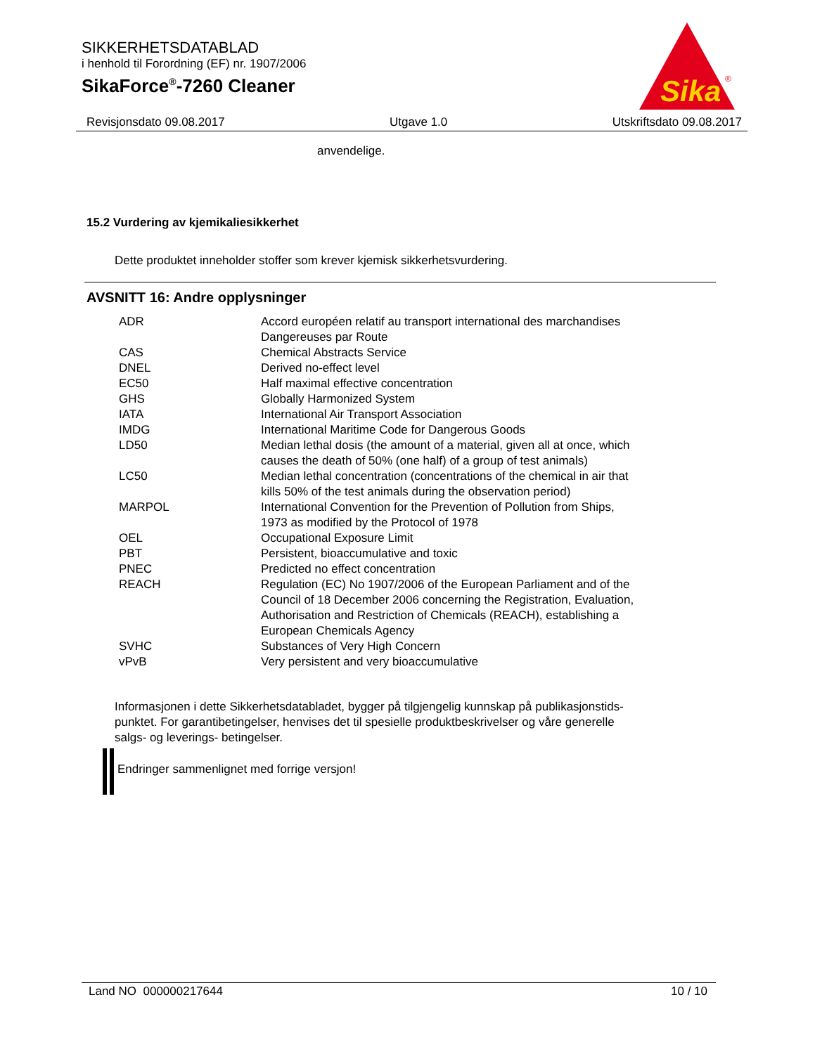SIKKERHETSDATABLAD
i henhold til Forordning (EF) nr. 1907/2006
SikaForce<sup>®</sup>-7260 Cleaner
Sika
®
Revisjonsdato 09.08.2017 Utgave 1.0 Utskriftsdato 09.08.2017
anvendelige.
15.2 Vurdering av kjemikaliesikkerhet
Dette produktet inneholder stoffer som krever kjemisk sikkerhetsvurdering.
AVSNITT 16: Andre opplysninger
| ADR | Accord européen relatif au transport international des marchandises Dangereuses par Route |
| CAS | Chemical Abstracts Service |
| DNEL | Derived no-effect level |
| EC50 | Half maximal effective concentration |
| GHS | Globally Harmonized System |
| IATA | International Air Transport Association |
| IMDG | International Maritime Code for Dangerous Goods |
| LD50 | Median lethal dosis (the amount of a material, given all at once, which causes the death of 50% (one half) of a group of test animals) |
| LC50 | Median lethal concentration (concentrations of the chemical in air that kills 50% of the test animals during the observation period) |
| MARPOL | International Convention for the Prevention of Pollution from Ships, 1973 as modified by the Protocol of 1978 |
| OEL | Occupational Exposure Limit |
| PBT | Persistent, bioaccumulative and toxic |
| PNEC | Predicted no effect concentration |
| REACH | Regulation (EC) No 1907/2006 of the European Parliament and of the Council of 18 December 2006 concerning the Registration, Evaluation, Authorisation and Restriction of Chemicals (REACH), establishing a European Chemicals Agency |
| SVHC | Substances of Very High Concern |
| vPvB | Very persistent and very bioaccumulative |
Informasjonen i dette Sikkerhetsdatabladet, bygger på tilgjengelig kunnskap på publikasjonstids-
punktet. For garantibetingelser, henvises det til spesielle produktbeskrivelser og våre generelle
salgs- og leverings- betingelser.
Endringer sammenlignet med forrige versjon!
Land NO 000000217644 10 / 10